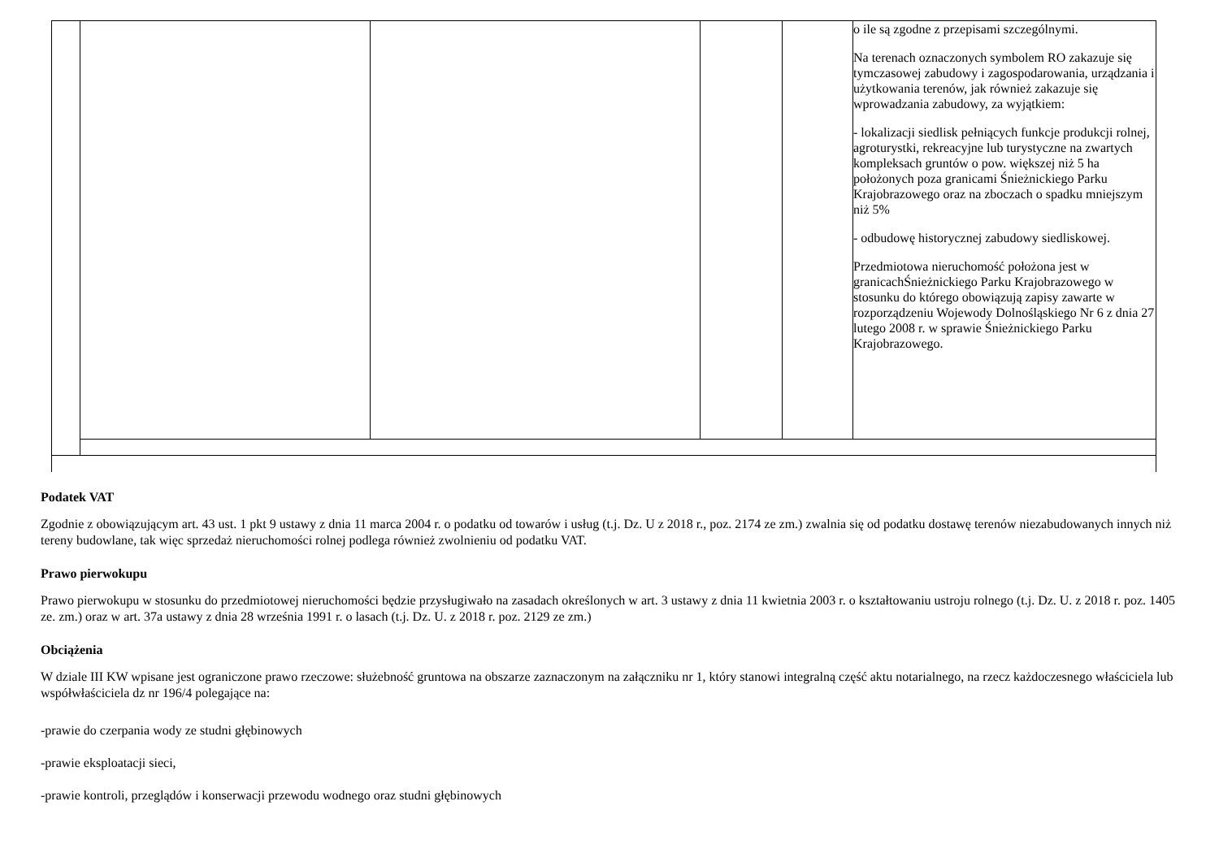| | | | | | o ile są zgodne z przepisami szczególnymi. Na terenach oznaczonych symbolem RO zakazuje się tymczasowej zabudowy i zagospodarowania, urządzania i użytkowania terenów, jak również zakazuje się wprowadzania zabudowy, za wyjątkiem: - lokalizacji siedlisk pełniących funkcje produkcji rolnej, agroturystki, rekreacyjne lub turystyczne na zwartych kompleksach gruntów o pow. większej niż 5 ha położonych poza granicami Śnieżnickiego Parku Krajobrazowego oraz na zboczach o spadku mniejszym niż 5% - odbudowę historycznej zabudowy siedliskowej. Przedmiotowa nieruchomość położona jest w granicachŚnieżnickiego Parku Krajobrazowego w stosunku do którego obowiązują zapisy zawarte w rozporządzeniu Wojewody Dolnośląskiego Nr 6 z dnia 27 lutego 2008 r. w sprawie Śnieżnickiego Parku Krajobrazowego. |
Podatek VAT
Zgodnie z obowiązującym art. 43 ust. 1 pkt 9 ustawy z dnia 11 marca 2004 r. o podatku od towarów i usług (t.j. Dz. U z 2018 r., poz. 2174 ze zm.) zwalnia się od podatku dostawę terenów niezabudowanych innych niż tereny budowlane, tak więc sprzedaż nieruchomości rolnej podlega również zwolnieniu od podatku VAT.
Prawo pierwokupu
Prawo pierwokupu w stosunku do przedmiotowej nieruchomości będzie przysługiwało na zasadach określonych w art. 3 ustawy z dnia 11 kwietnia 2003 r. o kształtowaniu ustroju rolnego (t.j. Dz. U. z 2018 r. poz. 1405 ze. zm.) oraz w art. 37a ustawy z dnia 28 września 1991 r. o lasach (t.j. Dz. U. z 2018 r. poz. 2129 ze zm.)
Obciążenia
W dziale III KW wpisane jest ograniczone prawo rzeczowe: służebność gruntowa na obszarze zaznaczonym na załączniku nr 1, który stanowi integralną część aktu notarialnego, na rzecz każdoczesnego właściciela lub współwłaściciela dz nr 196/4 polegające na:
-prawie do czerpania wody ze studni głębinowych
-prawie eksploatacji sieci,
-prawie kontroli, przeglądów i konserwacji przewodu wodnego oraz studni głębinowych